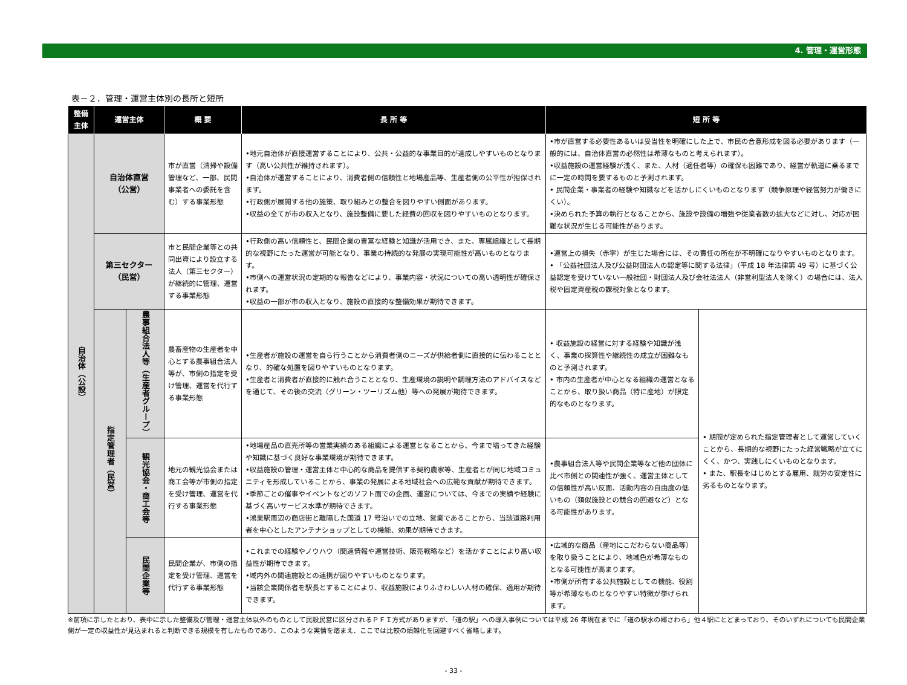4. 管理・運営形態
表－２．管理・運営主体別の長所と短所
| 整備 主体 | 運営主体 | | 概 要 | 長 所 等 | 短 所 等 | |
| --- | --- | --- | --- | --- | --- | --- |
| 自治体（公設） | 自治体直営 （公営） | | 市が直営（清掃や設備管理など、一部、民間事業者への委託を含む）する事業形態 | •地元自治体が直接運営することにより、公共・公益的な事業目的が達成しやすいものとなります（高い公共性が維持されます）。 •自治体が運営することにより、消費者側の信頼性と地場産品等、生産者側の公平性が担保されます。 •行政側が展開する他の施策、取り組みとの整合を図りやすい側面があります。 •収益の全てが市の収入となり、施設整備に要した経費の回収を図りやすいものとなります。 | •市が直営する必要性あるいは妥当性を明確にした上で、市民の合意形成を図る必要があります（一般的には、自治体直営の必然性は希薄なものと考えられます）。 •収益施設の運営経験が浅く、また、人材（適任者等）の確保も困難であり、経営が軌道に乗るまでに一定の時間を要するものと予測されます。 • 民間企業・事業者の経験や知識などを活かしにくいものとなります（競争原理や経営努力が働きにくい）。 •決められた予算の執行となることから、施設や設備の増強や従業者数の拡大などに対し、対応が困難な状況が生じる可能性があります。 | |
| | 第三セクター （民営） | | 市と民間企業等との共同出資により設立する法人（第三セクター）が継続的に管理、運営する事業形態 | •行政側の高い信頼性と、民間企業の豊富な経験と知識が活用でき、また、専属組織として長期的な視野にたった運営が可能となり、事業の持続的な発展の実現可能性が高いものとなります。 •市側への運営状況の定期的な報告などにより、事業内容・状況についての高い透明性が確保されます。 •収益の一部が市の収入となり、施設の直接的な整備効果が期待できます。 | •運営上の損失（赤字）が生じた場合には、その責任の所在が不明確になりやすいものとなります。 • 「公益社団法人及び公益財団法人の認定等に関する法律」（平成 18 年法律第 49 号）に基づく公益認定を受けていない一般社団・財団法人及び会社法法人（非営利型法人を除く）の場合には、法人税や固定資産税の課税対象となります。 | |
| | 指定管理者（民営） | 農事組合法人等（生産者グループ） | 農畜産物の生産者を中心とする農事組合法人等が、市側の指定を受け管理、運営を代行する事業形態 | •生産者が施設の運営を自ら行うことから消費者側のニーズが供給者側に直接的に伝わることとなり、的確な処置を図りやすいものとなります。 •生産者と消費者が直接的に触れ合うこととなり、生産環境の説明や調理方法のアドバイスなどを通じて、その後の交流（グリーン・ツーリズム他）等への発展が期待できます。 | • 収益施設の経営に対する経験や知識が浅く、事業の採算性や継続性の成立が困難なものと予測されます。 • 市内の生産者が中心となる組織の運営となることから、取り扱い商品（特に産地）が限定的なものとなります。 | • 期間が定められた指定管理者として運営していくことから、長期的な視野にたった経営戦略が立てにくく、かつ、実践しにくいものとなります。 • また、駅長をはじめとする雇用、就労の安定性に劣るものとなります。 |
| | | 観光協会・商工会等 | 地元の観光協会または商工会等が市側の指定を受け管理、運営を代行する事業形態 | •地場産品の直売所等の営業実績のある組織による運営となることから、今まで培ってきた経験や知識に基づく良好な事業環境が期待できます。 •収益施設の管理・運営主体と中心的な商品を提供する契約農家等、生産者とが同じ地域コミュニティを形成していることから、事業の発展による地域社会への広範な貢献が期待できます。 •季節ごとの催事やイベントなどのソフト面での企画、運営については、今までの実績や経験に基づく高いサービス水準が期待できます。 •鴻巣駅周辺の商店街と離隔した国道 17 号沿いでの立地、営業であることから、当該道路利用者を中心としたアンテナショップとしての機能、効果が期待できます。 | •農事組合法人等や民間企業等など他の団体に比べ市側との関連性が強く、運営主体としての信頼性が高い反面、活動内容の自由度の低いもの（類似施設との競合の回避など）となる可能性があります。 | |
| | | 民間企業等 | 民間企業が、市側の指定を受け管理、運営を代行する事業形態 | •これまでの経験やノウハウ（関連情報や運営技術、販売戦略など）を活かすことにより高い収益性が期待できます。 •域内外の関連施設との連携が図りやすいものとなります。 •当該企業関係者を駅長とすることにより、収益施設によりふさわしい人材の確保、適用が期待できます。 | •広域的な商品（産地にこだわらない商品等）を取り扱うことにより、地域色が希薄なものとなる可能性が高まります。 •市側が所有する公共施設としての機能、役割等が希薄なものとなりやすい特徴が挙げられます。 | |
※前項に示したとおり、表中に示した整備及び管理・運営主体以外のものとして民設民営に区分されるＰＦＩ方式がありますが、「道の駅」への導入事例については平成 26 年現在までに「道の駅水の郷さわら」他４駅にとどまっており、そのいずれについても民間企業側が一定の収益性が見込まれると判断できる規模を有したものであり、このような実情を踏まえ、ここでは比較の煩雑化を回避すべく省略します。
- 33 -